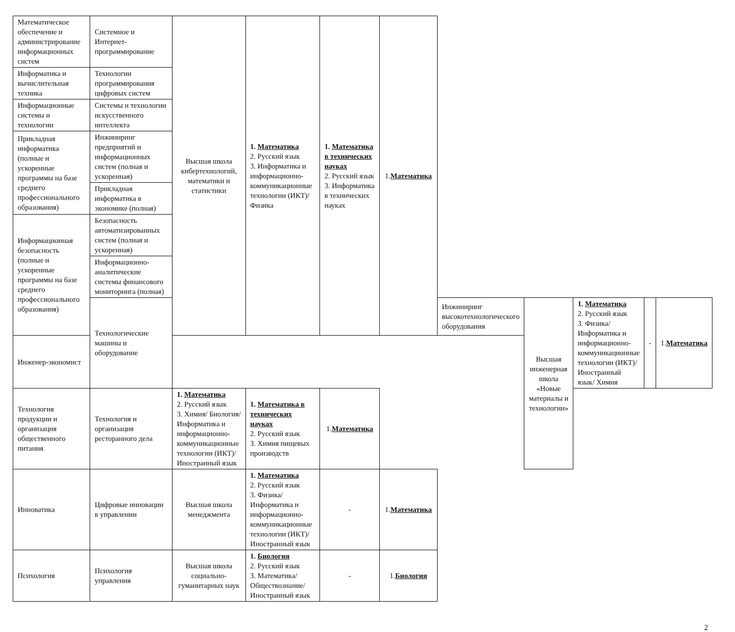| Математическое обеспечение и администрирование информационных систем | Системное и Интернет-программирование | Высшая школа кибертехнологий, математики и статистики | 1. Математика 2. Русский язык 3. Информатика и информационно-коммуникационные технологии (ИКТ)/ Физика | 1. Математика в технических науках 2. Русский язык 3. Информатика в технических науках | 1. Математика | | | | | |
| Информатика и вычислительная техника | Технологии программирования цифровых систем | | | | | | | | | |
| Информационные системы и технологии | Системы и технологии искусственного интеллекта | | | | | | | | | |
| Прикладная информатика (полные и ускоренные программы на базе среднего профессионального образования) | Инжиниринг предприятий и информационных систем (полная и ускоренная) | | | | | | | | | |
| | Прикладная информатика в экономике (полная) | | | | | | | | | |
| Информационная безопасность (полные и ускоренные программы на базе среднего профессионального образования) | Безопасность автоматизированных систем (полная и ускоренная) | | | | | | | | | |
| | Информационно-аналитические системы финансового мониторинга (полная) | | | | | | | | | |
| | Технологические машины и оборудование | | | | | Инжиниринг высокотехнологического оборудования | Высшая инженерная школа «Новые материалы и технологии» | 1. Математика 2. Русский язык 3. Физика/ Информатика и информационно-коммуникационные технологии (ИКТ)/ Иностранный язык/ Химия | - | 1. Математика |
| Инженер-экономист | | | | | | | | | | |
| Технология продукции и организация общественного питания | Технология и организация ресторанного дела | 1. Математика 2. Русский язык 3. Химия/ Биология/ Информатика и информационно-коммуникационные технологии (ИКТ)/ Иностранный язык | 1. Математика в технических науках 2. Русский язык 3. Химия пищевых производств | 1. Математика | | | | | | |
| Инноватика | Цифровые инновации в управлении | Высшая школа менеджмента | 1. Математика 2. Русский язык 3. Физика/ Информатика и информационно-коммуникационные технологии (ИКТ)/ Иностранный язык | - | 1. Математика | | | | | |
| Психология | Психология управления | Высшая школа социально-гуманитарных наук | 1. Биология 2. Русский язык 3. Математика/ Обществознание/ Иностранный язык | - | 1. Биология | | | | | |
2